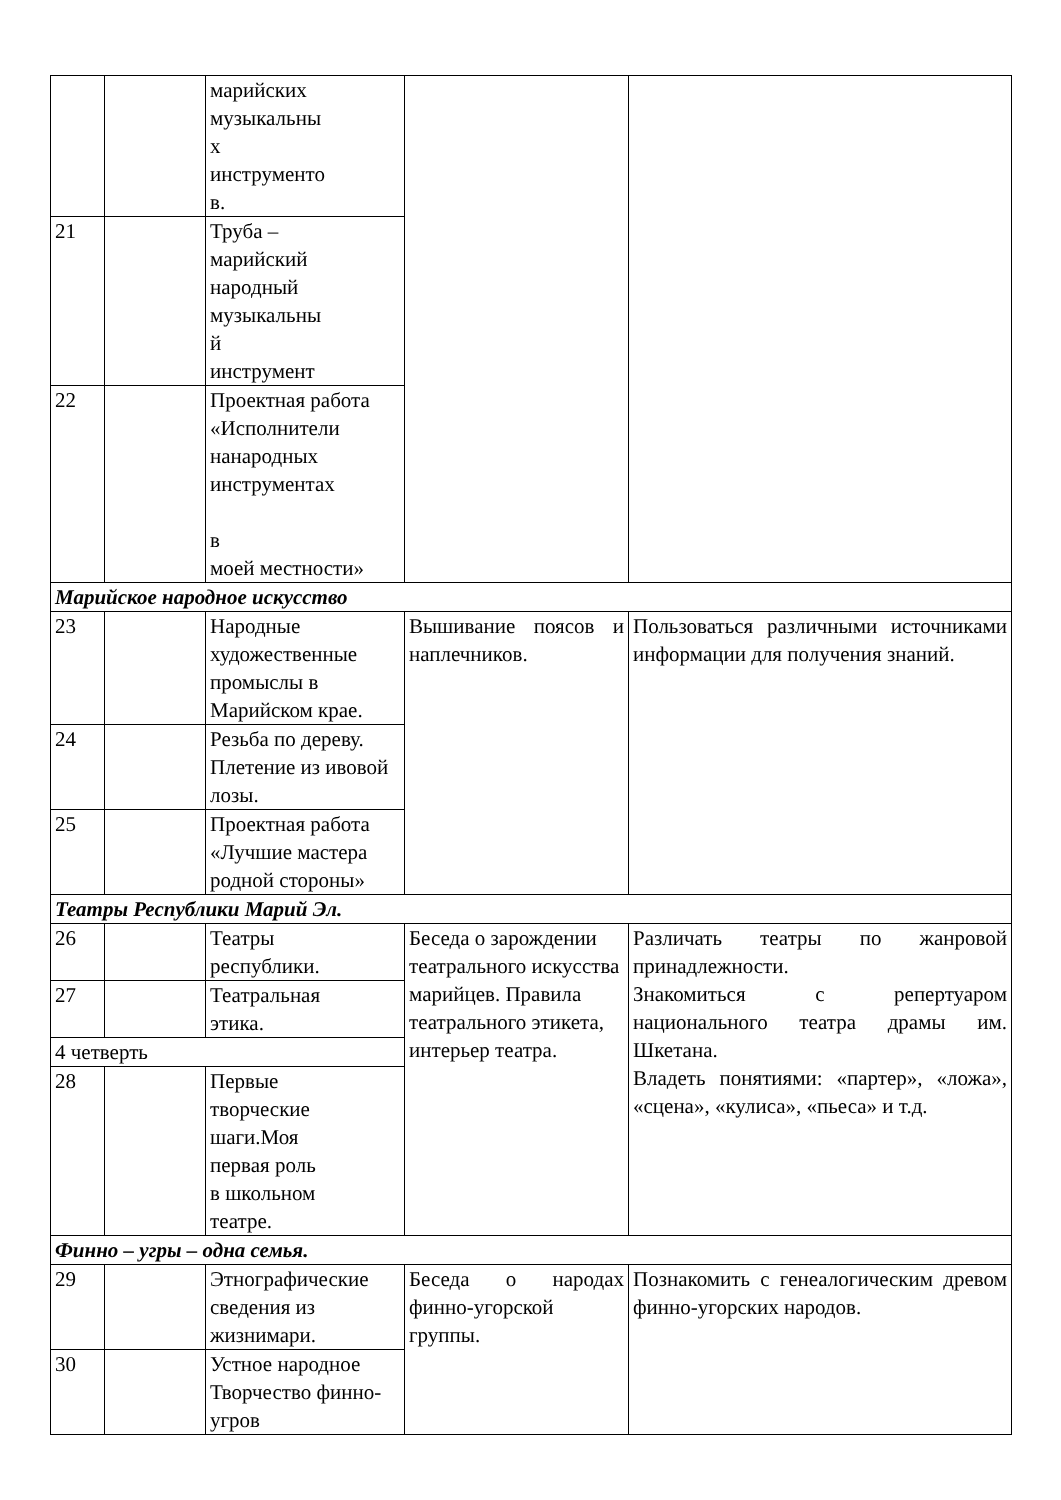| | | марийских музыкальны х инструменто в. | | |
| 21 | | Труба – марийский народный музыкальны й инструмент | | |
| 22 | | Проектная работа «Исполнители нанародных инструментах в моей местности» | | |
| Марийское народное искусство | | | | |
| 23 | | Народные художественные промыслы в Марийском крае. | Вышивание поясов и наплечников. | Пользоваться различными источниками информации для получения знаний. |
| 24 | | Резьба по дереву. Плетение из ивовой лозы. | | |
| 25 | | Проектная работа «Лучшие мастера родной стороны» | | |
| Театры Республики Марий Эл. | | | | |
| 26 | | Театры республики. | Беседа о зарождении театрального искусства марийцев. Правила театрального этикета, интерьер театра. | Различать театры по жанровой принадлежности. Знакомиться с репертуаром национального театра драмы им. Шкетана. Владеть понятиями: «партер», «ложа», «сцена», «кулиса», «пьеса» и т.д. |
| 27 | | Театральная этика. | | |
| 4 четверть | | | | |
| 28 | | Первые творческие шаги.Моя первая роль в школьном театре. | | |
| Финно – угры – одна семья. | | | | |
| 29 | | Этнографические сведения из жизнимари. | Беседа о народах финно-угорской группы. | Познакомить с генеалогическим древом финно-угорских народов. |
| 30 | | Устное народное Творчество финно-угров | | |